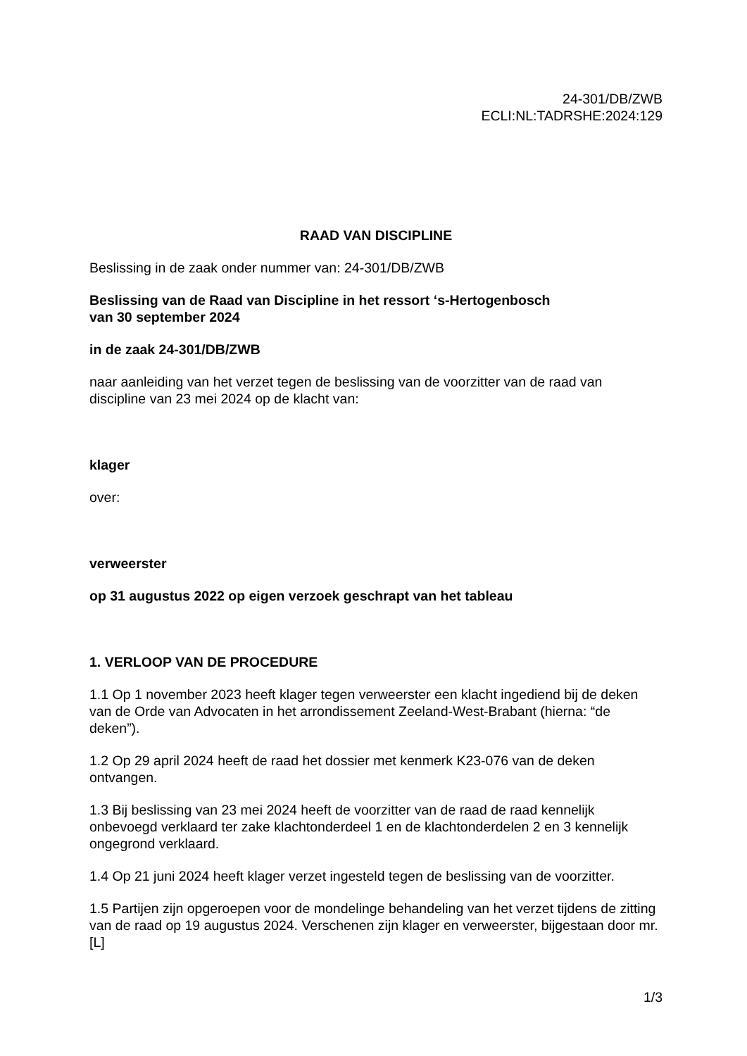24-301/DB/ZWB
ECLI:NL:TADRSHE:2024:129
RAAD VAN DISCIPLINE
Beslissing in de zaak onder nummer van: 24-301/DB/ZWB
Beslissing van de Raad van Discipline in het ressort ‘s-Hertogenbosch
van 30 september 2024
in de zaak 24-301/DB/ZWB
naar aanleiding van het verzet tegen de beslissing van de voorzitter van de raad van discipline van 23 mei 2024 op de klacht van:
klager
over:
verweerster
op 31 augustus 2022 op eigen verzoek geschrapt van het tableau
1. VERLOOP VAN DE PROCEDURE
1.1 Op 1 november 2023 heeft klager tegen verweerster een klacht ingediend bij de deken van de Orde van Advocaten in het arrondissement Zeeland-West-Brabant (hierna: “de deken”).
1.2 Op 29 april 2024 heeft de raad het dossier met kenmerk K23-076 van de deken ontvangen.
1.3 Bij beslissing van 23 mei 2024 heeft de voorzitter van de raad de raad kennelijk onbevoegd verklaard ter zake klachtonderdeel 1 en de klachtonderdelen 2 en 3 kennelijk ongegrond verklaard.
1.4 Op 21 juni 2024 heeft klager verzet ingesteld tegen de beslissing van de voorzitter.
1.5 Partijen zijn opgeroepen voor de mondelinge behandeling van het verzet tijdens de zitting van de raad op 19 augustus 2024. Verschenen zijn klager en verweerster, bijgestaan door mr. [L]
1/3